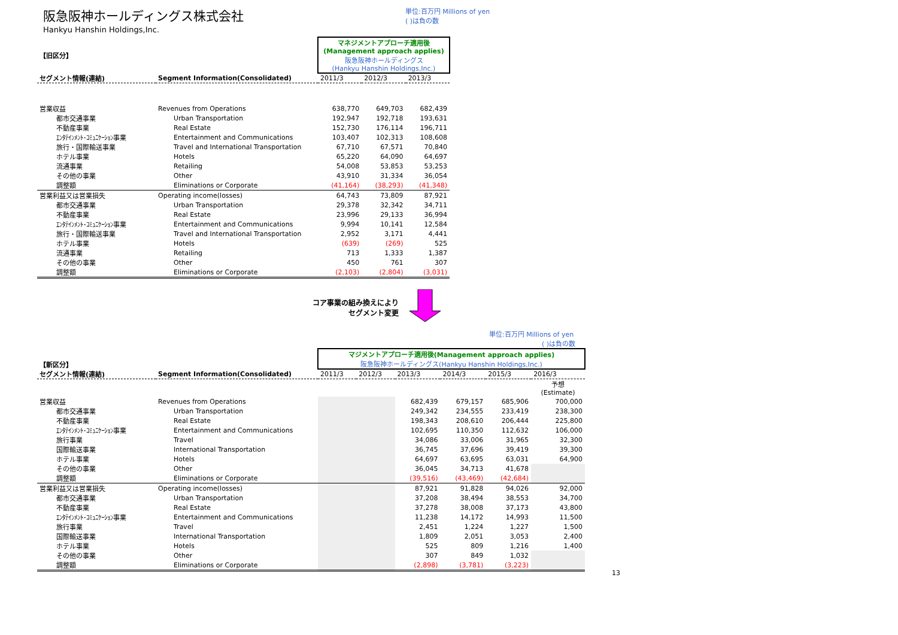阪急阪神ホールディングス株式会社
Hankyu Hanshin Holdings,Inc.
単位:百万円 Millions of yen
( )は負の数
| 【旧区分】 | | マネジメントアプローチ適用後 (Management approach applies) 阪急阪神ホールディングス (Hankyu Hanshin Holdings,Inc.) | | |
| セグメント情報(連結) | Segment Information(Consolidated) | 2011/3 | 2012/3 | 2013/3 |
| 営業収益 | Revenues from Operations | 638,770 | 649,703 | 682,439 |
| 都市交通事業 | Urban Transportation | 192,947 | 192,718 | 193,631 |
| 不動産事業 | Real Estate | 152,730 | 176,114 | 196,711 |
| ｴﾝﾀﾃｲﾝﾒﾝﾄ･ｺﾐｭﾆｹｰｼｮﾝ事業 | Entertainment and Communications | 103,407 | 102,313 | 108,608 |
| 旅行・国際輸送事業 | Travel and International Transportation | 67,710 | 67,571 | 70,840 |
| ホテル事業 | Hotels | 65,220 | 64,090 | 64,697 |
| 流通事業 | Retailing | 54,008 | 53,853 | 53,253 |
| その他の事業 | Other | 43,910 | 31,334 | 36,054 |
| 調整額 | Eliminations or Corporate | (41,164) | (38,293) | (41,348) |
| 営業利益又は営業損失 | Operating income(losses) | 64,743 | 73,809 | 87,921 |
| 都市交通事業 | Urban Transportation | 29,378 | 32,342 | 34,711 |
| 不動産事業 | Real Estate | 23,996 | 29,133 | 36,994 |
| ｴﾝﾀﾃｲﾝﾒﾝﾄ･ｺﾐｭﾆｹｰｼｮﾝ事業 | Entertainment and Communications | 9,994 | 10,141 | 12,584 |
| 旅行・国際輸送事業 | Travel and International Transportation | 2,952 | 3,171 | 4,441 |
| ホテル事業 | Hotels | (639) | (269) | 525 |
| 流通事業 | Retailing | 713 | 1,333 | 1,387 |
| その他の事業 | Other | 450 | 761 | 307 |
| 調整額 | Eliminations or Corporate | (2,103) | (2,804) | (3,031) |
コア事業の組み換えにより
セグメント変更
単位:百万円 Millions of yen
( )は負の数
| 【新区分】 | | マジメントアプローチ適用後(Management approach applies) 阪急阪神ホールディングス(Hankyu Hanshin Holdings,Inc.) | | | | | |
| セグメント情報(連結) | Segment Information(Consolidated) | 2011/3 | 2012/3 | 2013/3 | 2014/3 | 2015/3 | 2016/3 |
| | | | | | | | 予想 (Estimate) |
| 営業収益 | Revenues from Operations | | | 682,439 | 679,157 | 685,906 | 700,000 |
| 都市交通事業 | Urban Transportation | | | 249,342 | 234,555 | 233,419 | 238,300 |
| 不動産事業 | Real Estate | | | 198,343 | 208,610 | 206,444 | 225,800 |
| ｴﾝﾀﾃｲﾝﾒﾝﾄ･ｺﾐｭﾆｹｰｼｮﾝ事業 | Entertainment and Communications | | | 102,695 | 110,350 | 112,632 | 106,000 |
| 旅行事業 | Travel | | | 34,086 | 33,006 | 31,965 | 32,300 |
| 国際輸送事業 | International Transportation | | | 36,745 | 37,696 | 39,419 | 39,300 |
| ホテル事業 | Hotels | | | 64,697 | 63,695 | 63,031 | 64,900 |
| その他の事業 | Other | | | 36,045 | 34,713 | 41,678 | |
| 調整額 | Eliminations or Corporate | | | (39,516) | (43,469) | (42,684) | |
| 営業利益又は営業損失 | Operating income(losses) | | | 87,921 | 91,828 | 94,026 | 92,000 |
| 都市交通事業 | Urban Transportation | | | 37,208 | 38,494 | 38,553 | 34,700 |
| 不動産事業 | Real Estate | | | 37,278 | 38,008 | 37,173 | 43,800 |
| ｴﾝﾀﾃｲﾝﾒﾝﾄ･ｺﾐｭﾆｹｰｼｮﾝ事業 | Entertainment and Communications | | | 11,238 | 14,172 | 14,993 | 11,500 |
| 旅行事業 | Travel | | | 2,451 | 1,224 | 1,227 | 1,500 |
| 国際輸送事業 | International Transportation | | | 1,809 | 2,051 | 3,053 | 2,400 |
| ホテル事業 | Hotels | | | 525 | 809 | 1,216 | 1,400 |
| その他の事業 | Other | | | 307 | 849 | 1,032 | |
| 調整額 | Eliminations or Corporate | | | (2,898) | (3,781) | (3,223) | |
13